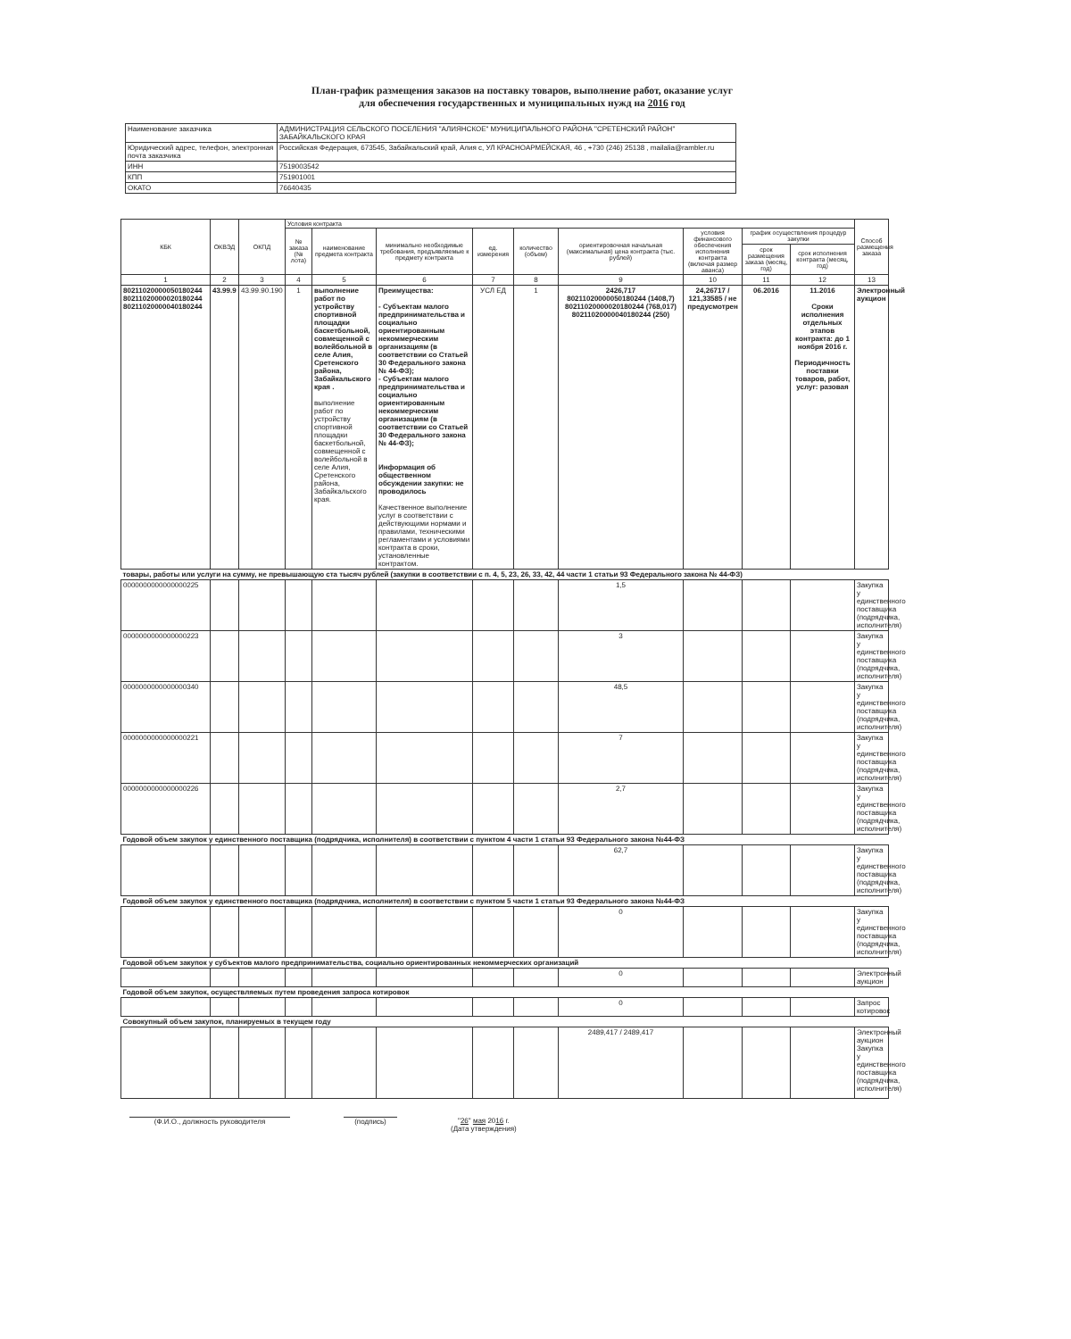План-график размещения заказов на поставку товаров, выполнение работ, оказание услуг
для обеспечения государственных и муниципальных нужд на 2016 год
| Наименование заказчика | АДМИНИСТРАЦИЯ СЕЛЬСКОГО ПОСЕЛЕНИЯ "АЛИЯНСКОЕ" МУНИЦИПАЛЬНОГО РАЙОНА "СРЕТЕНСКИЙ РАЙОН" ЗАБАЙКАЛЬСКОГО КРАЯ |
| Юридический адрес, телефон, электронная почта заказчика | Российская Федерация, 673545, Забайкальский край, Алия с, УЛ КРАСНОАРМЕЙСКАЯ, 46 , +730 (246) 25138 , mailalia@rambler.ru |
| ИНН | 7519003542 |
| КПП | 751901001 |
| ОКАТО | 76640435 |
| КБК | ОКВЭД | ОКПД | Условия контракта | | | | | | | | | Способ размещения заказа |
| --- | --- | --- | --- | --- | --- | --- | --- | --- | --- | --- | --- | --- |
| | | | № заказа (№ лота) | наименование предмета контракта | минимально необходимые требования, предъявляемые к предмету контракта | ед. измерения | количество (объем) | ориентировочная начальная (максимальная) цена контракта (тыс. рублей) | условия финансового обеспечения исполнения контракта (включая размер аванса) | график осуществления процедур закупки | | |
| | | | | | | | | | | срок размещения заказа (месяц, год) | срок исполнения контракта (месяц, год) | |
| 1 | 2 | 3 | 4 | 5 | 6 | 7 | 8 | 9 | 10 | 11 | 12 | 13 |
| 80211020000050180244 80211020000020180244 80211020000040180244 | 43.99.9 | 43.99.90.190 | 1 | выполнение работ по устройству спортивной площадки баскетбольной, совмещенной с волейбольной в селе Алия, Сретенского района, Забайкальского края . выполнение работ по устройству спортивной площадки баскетбольной, совмещенной с волейбольной в селе Алия, Сретенского района, Забайкальского края. | Преимущества: - Субъектам малого предпринимательства и социально ориентированным некоммерческим организациям (в соответствии со Статьей 30 Федерального закона № 44-ФЗ); - Субъектам малого предпринимательства и социально ориентированным некоммерческим организациям (в соответствии со Статьей 30 Федерального закона № 44-ФЗ); Информация об общественном обсуждении закупки: не проводилось Качественное выполнение услуг в соответствии с действующими нормами и правилами, техническими регламентами и условиями контракта в сроки, установленные контрактом. | УСЛ ЕД | 1 | 2426,717 80211020000050180244 (1408,7) 80211020000020180244 (768,017) 80211020000040180244 (250) | 24,26717 / 121,33585 / не предусмотрен | 06.2016 | 11.2016 Сроки исполнения отдельных этапов контракта: до 1 ноября 2016 г. Периодичность поставки товаров, работ, услуг: разовая | Электронный аукцион |
| товары, работы или услуги на сумму, не превышающую ста тысяч рублей (закупки в соответствии с п. 4, 5, 23, 26, 33, 42, 44 части 1 статьи 93 Федерального закона № 44-ФЗ) | | | | | | | | | | | | |
| 0000000000000000225 | | | | | | | | 1,5 | | | | Закупка у единственного поставщика (подрядчика, исполнителя) |
| 0000000000000000223 | | | | | | | | 3 | | | | Закупка у единственного поставщика (подрядчика, исполнителя) |
| 0000000000000000340 | | | | | | | | 48,5 | | | | Закупка у единственного поставщика (подрядчика, исполнителя) |
| 0000000000000000221 | | | | | | | | 7 | | | | Закупка у единственного поставщика (подрядчика, исполнителя) |
| 0000000000000000226 | | | | | | | | 2,7 | | | | Закупка у единственного поставщика (подрядчика, исполнителя) |
| Годовой объем закупок у единственного поставщика (подрядчика, исполнителя) в соответствии с пунктом 4 части 1 статьи 93 Федерального закона №44-ФЗ | | | | | | | | | | | | |
| | | | | | | | | 62,7 | | | | Закупка у единственного поставщика (подрядчика, исполнителя) |
| Годовой объем закупок у единственного поставщика (подрядчика, исполнителя) в соответствии с пунктом 5 части 1 статьи 93 Федерального закона №44-ФЗ | | | | | | | | | | | | |
| | | | | | | | | 0 | | | | Закупка у единственного поставщика (подрядчика, исполнителя) |
| Годовой объем закупок у субъектов малого предпринимательства, социально ориентированных некоммерческих организаций | | | | | | | | | | | | |
| | | | | | | | | 0 | | | | Электронный аукцион |
| Годовой объем закупок, осуществляемых путем проведения запроса котировок | | | | | | | | | | | | |
| | | | | | | | | 0 | | | | Запрос котировок |
| Совокупный объем закупок, планируемых в текущем году | | | | | | | | | | | | |
| | | | | | | | | 2489,417 / 2489,417 | | | | Электронный аукцион Закупка у единственного поставщика (подрядчика, исполнителя) |
(Ф.И.О., должность руководителя (подпись) "26" мая 2016 г.
(Дата утверждения)